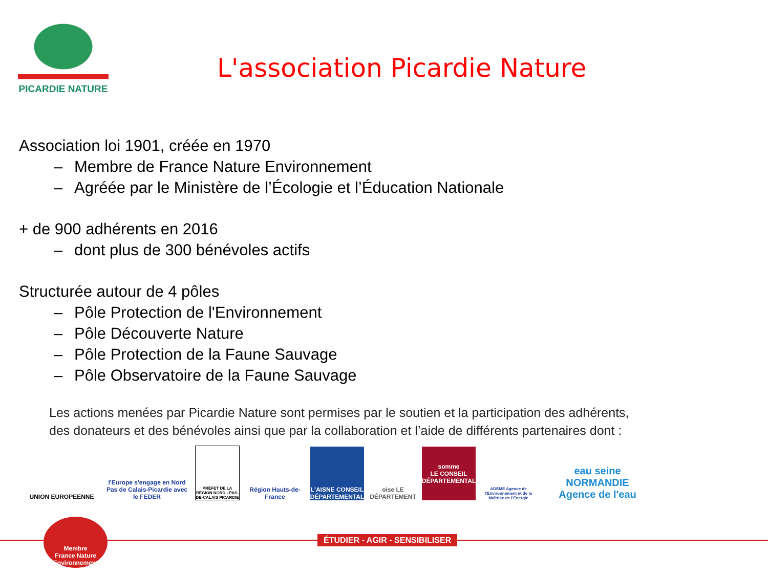PICARDIE NATURE
L'association Picardie Nature
Association loi 1901, créée en 1970
– Membre de France Nature Environnement
– Agréée par le Ministère de l’Écologie et l’Éducation Nationale
+ de 900 adhérents en 2016
– dont plus de 300 bénévoles actifs
Structurée autour de 4 pôles
– Pôle Protection de l'Environnement
– Pôle Découverte Nature
– Pôle Protection de la Faune Sauvage
– Pôle Observatoire de la Faune Sauvage
Les actions menées par Picardie Nature sont permises par le soutien et la participation des adhérents,
des donateurs et des bénévoles ainsi que par la collaboration et l’aide de différents partenaires dont :
UNION EUROPEENNE
l'Europe s'engage en Nord Pas de Calais-Picardie avec le FEDER
PRÉFET DE LA RÉGION NORD - PAS-DE-CALAIS PICARDIE
Région Hauts-de-France
L'AISNE CONSEIL DÉPARTEMENTAL
oise LE DÉPARTEMENT
somme
LE CONSEIL DÉPARTEMENTAL
ADEME Agence de l'Environnement et de la Maîtrise de l'Energie
eau seine NORMANDIE
Agence de l'eau
ÉTUDIER - AGIR - SENSIBILISER
Membre
France Nature Environnement